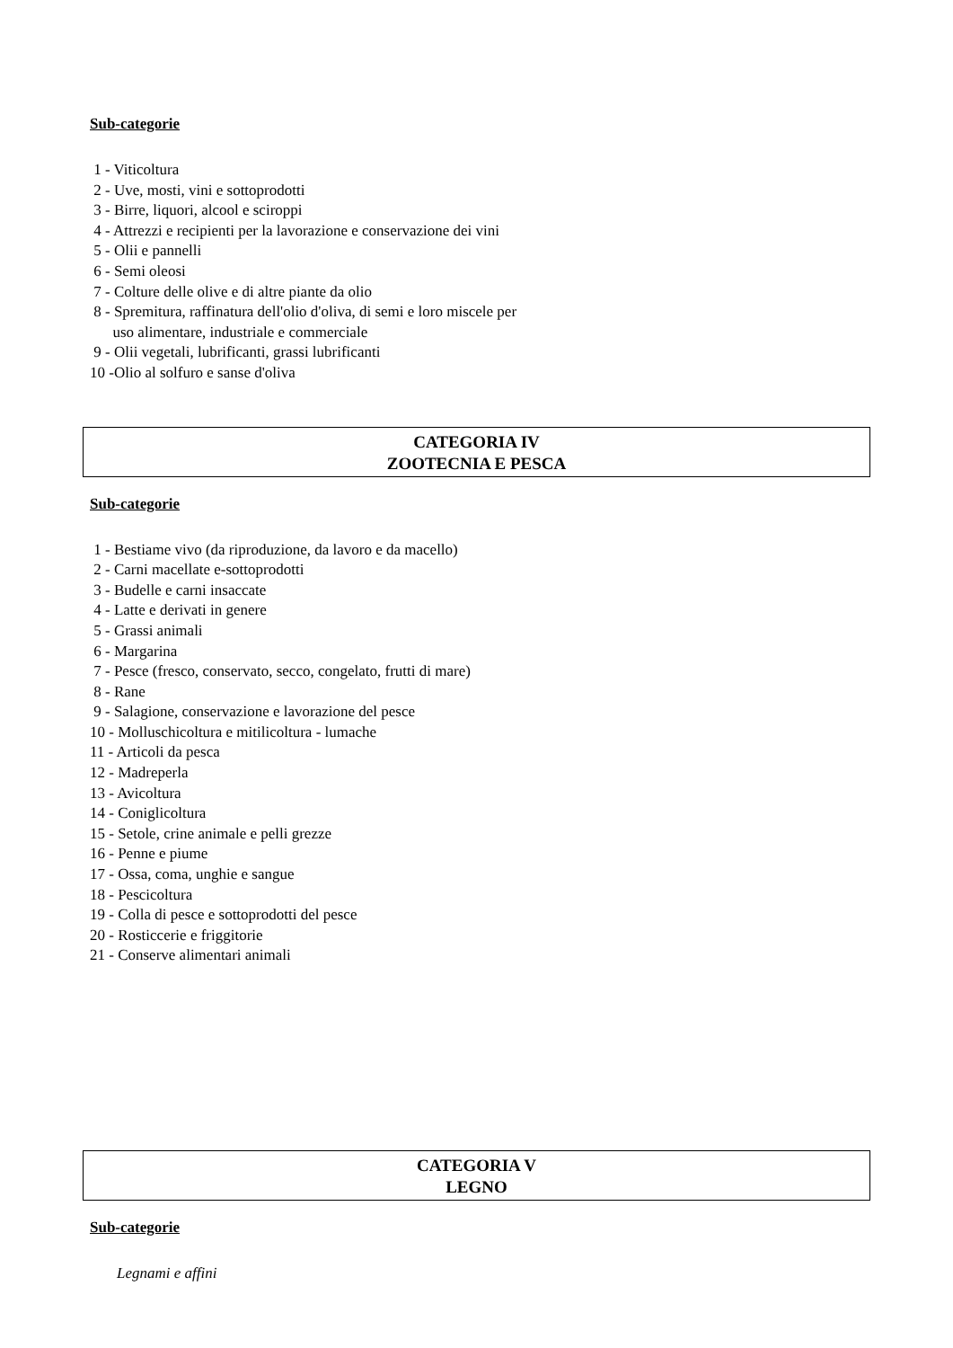Sub-categorie
1 - Viticoltura
2 - Uve, mosti, vini e sottoprodotti
3 - Birre, liquori, alcool e sciroppi
4 - Attrezzi e recipienti per la lavorazione e conservazione dei vini
5 - Olii e pannelli
6 - Semi oleosi
7 - Colture delle olive e di altre piante da olio
8 - Spremitura, raffinatura dell'olio d'oliva, di semi e loro miscele per
uso alimentare, industriale e commerciale
9 - Olii vegetali, lubrificanti, grassi lubrificanti
10 -Olio al solfuro e sanse d'oliva
CATEGORIA IV
ZOOTECNIA E PESCA
Sub-categorie
1 - Bestiame vivo (da riproduzione, da lavoro e da macello)
2 - Carni macellate e-sottoprodotti
3 - Budelle e carni insaccate
4 - Latte e derivati in genere
5 - Grassi animali
6 - Margarina
7 - Pesce (fresco, conservato, secco, congelato, frutti di mare)
8 - Rane
9 - Salagione, conservazione e lavorazione del pesce
10 - Molluschicoltura e mitilicoltura - lumache
11 - Articoli da pesca
12 - Madreperla
13 - Avicoltura
14 - Coniglicoltura
15 - Setole, crine animale e pelli grezze
16 - Penne e piume
17 - Ossa, coma, unghie e sangue
18 - Pescicoltura
19 - Colla di pesce e sottoprodotti del pesce
20 - Rosticcerie e friggitorie
21 - Conserve alimentari animali
CATEGORIA V
LEGNO
Sub-categorie
Legnami e affini